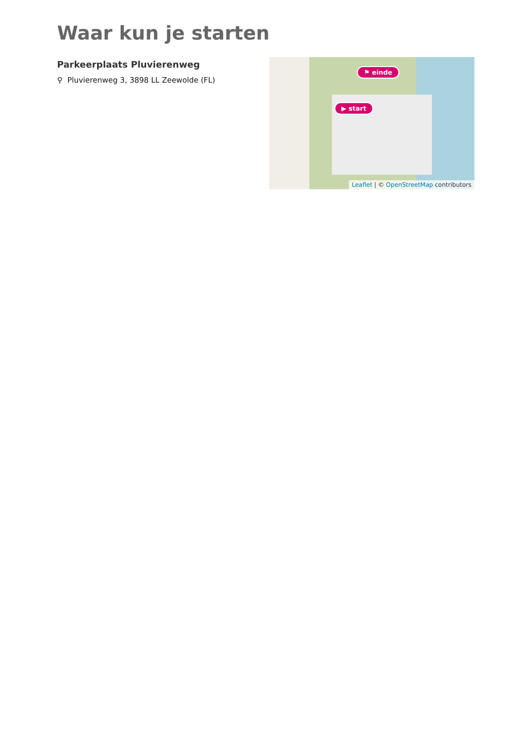Waar kun je starten
Parkeerplaats Pluvierenweg
⚲ Pluvierenweg 3, 3898 LL Zeewolde (FL)
⚑ einde
▶ start
Leaflet | © OpenStreetMap contributors